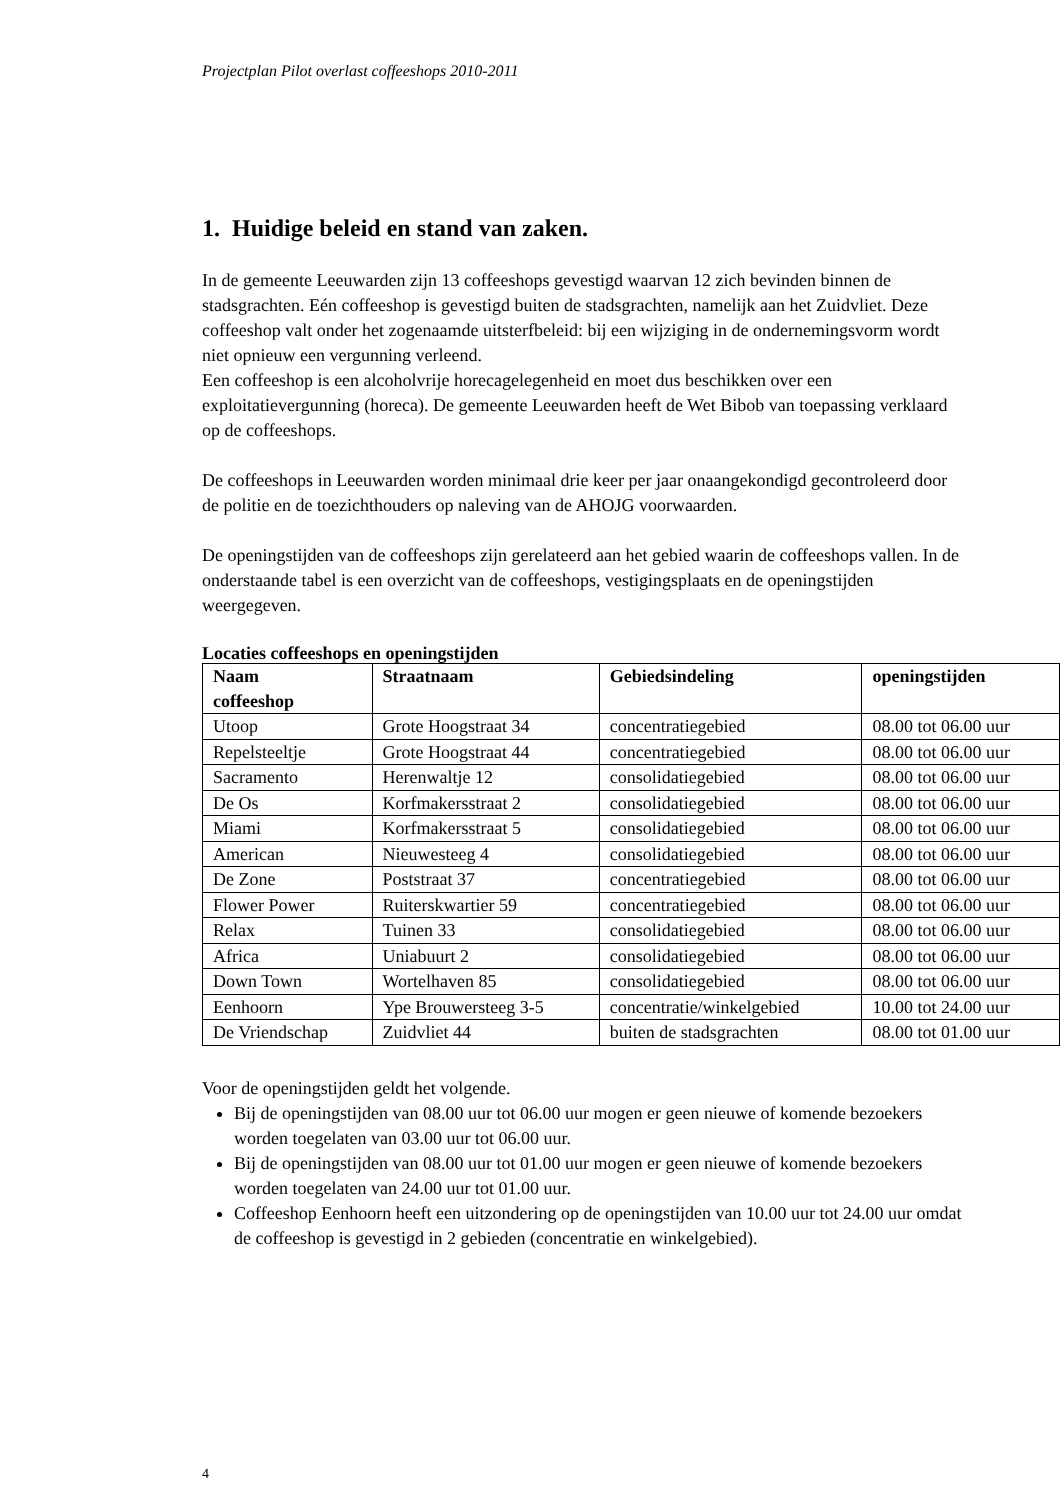Projectplan Pilot overlast coffeeshops 2010-2011
1. Huidige beleid en stand van zaken.
In de gemeente Leeuwarden zijn 13 coffeeshops gevestigd waarvan 12 zich bevinden binnen de stadsgrachten. Eén coffeeshop is gevestigd buiten de stadsgrachten, namelijk aan het Zuidvliet. Deze coffeeshop valt onder het zogenaamde uitsterfbeleid: bij een wijziging in de ondernemingsvorm wordt niet opnieuw een vergunning verleend.
Een coffeeshop is een alcoholvrije horecagelegenheid en moet dus beschikken over een exploitatievergunning (horeca). De gemeente Leeuwarden heeft de Wet Bibob van toepassing verklaard op de coffeeshops.
De coffeeshops in Leeuwarden worden minimaal drie keer per jaar onaangekondigd gecontroleerd door de politie en de toezichthouders op naleving van de AHOJG voorwaarden.
De openingstijden van de coffeeshops zijn gerelateerd aan het gebied waarin de coffeeshops vallen. In de onderstaande tabel is een overzicht van de coffeeshops, vestigingsplaats en de openingstijden weergegeven.
Locaties coffeeshops en openingstijden
| Naam coffeeshop | Straatnaam | Gebiedsindeling | openingstijden |
| --- | --- | --- | --- |
| Utoop | Grote Hoogstraat 34 | concentratiegebied | 08.00 tot 06.00 uur |
| Repelsteeltje | Grote Hoogstraat 44 | concentratiegebied | 08.00 tot 06.00 uur |
| Sacramento | Herenwaltje 12 | consolidatiegebied | 08.00 tot 06.00 uur |
| De Os | Korfmakersstraat 2 | consolidatiegebied | 08.00 tot 06.00 uur |
| Miami | Korfmakersstraat 5 | consolidatiegebied | 08.00 tot 06.00 uur |
| American | Nieuwesteeg 4 | consolidatiegebied | 08.00 tot 06.00 uur |
| De Zone | Poststraat 37 | concentratiegebied | 08.00 tot 06.00 uur |
| Flower Power | Ruiterskwartier 59 | concentratiegebied | 08.00 tot 06.00 uur |
| Relax | Tuinen 33 | consolidatiegebied | 08.00 tot 06.00 uur |
| Africa | Uniabuurt 2 | consolidatiegebied | 08.00 tot 06.00 uur |
| Down Town | Wortelhaven 85 | consolidatiegebied | 08.00 tot 06.00 uur |
| Eenhoorn | Ype Brouwersteeg 3-5 | concentratie/winkelgebied | 10.00 tot 24.00 uur |
| De Vriendschap | Zuidvliet 44 | buiten de stadsgrachten | 08.00 tot 01.00 uur |
Voor de openingstijden geldt het volgende.
Bij de openingstijden van 08.00 uur tot 06.00 uur mogen er geen nieuwe of komende bezoekers worden toegelaten van 03.00 uur tot 06.00 uur.
Bij de openingstijden van 08.00 uur tot 01.00 uur mogen er geen nieuwe of komende bezoekers worden toegelaten van 24.00 uur tot 01.00 uur.
Coffeeshop Eenhoorn heeft een uitzondering op de openingstijden van 10.00 uur tot 24.00 uur omdat de coffeeshop is gevestigd in 2 gebieden (concentratie en winkelgebied).
4